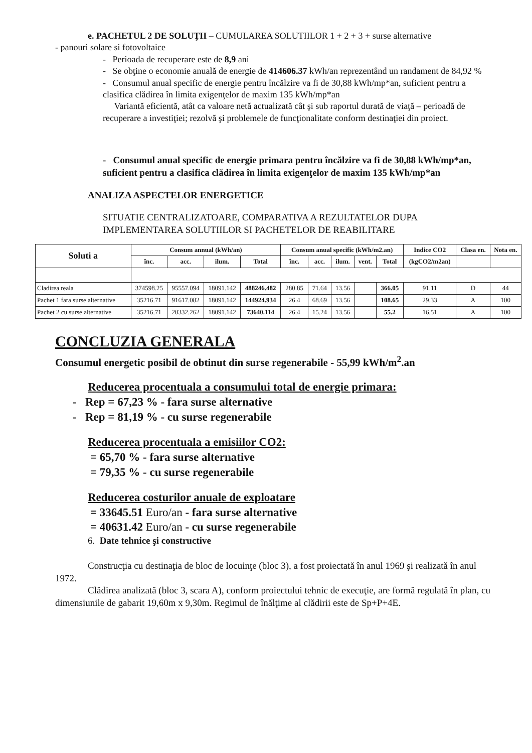e. PACHETUL 2 DE SOLUŢII – CUMULAREA SOLUTIILOR 1 + 2 + 3 + surse alternative
- panouri solare si fotovoltaice
- Perioada de recuperare este de 8,9 ani
- Se obţine o economie anuală de energie de 414606.37 kWh/an reprezentând un randament de 84,92 %
- Consumul anual specific de energie pentru încălzire va fi de 30,88 kWh/mp*an, suficient pentru a clasifica clădirea în limita exigenţelor de maxim 135 kWh/mp*an
Variantă eficientă, atât ca valoare netă actualizată cât şi sub raportul durată de viaţă – perioadă de recuperare a investiţiei; rezolvă şi problemele de funcţionalitate conform destinaţiei din proiect.
- Consumul anual specific de energie primara pentru încălzire va fi de 30,88 kWh/mp*an, suficient pentru a clasifica clădirea în limita exigenţelor de maxim 135 kWh/mp*an
ANALIZA ASPECTELOR ENERGETICE
SITUATIE CENTRALIZATOARE, COMPARATIVA A REZULTATELOR DUPA IMPLEMENTAREA SOLUTIILOR SI PACHETELOR DE REABILITARE
| Soluti a | Consum annual (kWh/an) | | | | Consum anual specific (kWh/m2.an) | | | | | Indice CO2 | Clasa en. | Nota en. |
| --- | --- | --- | --- | --- | --- | --- | --- | --- | --- | --- | --- | --- |
| | înc. | acc. | ilum. | Total | înc. | acc. | ilum. | vent. | Total | (kgCO2/m2an) | | |
| Cladirea reala | 374598.25 | 95557.094 | 18091.142 | 488246.482 | 280.85 | 71.64 | 13.56 | | 366.05 | 91.11 | D | 44 |
| Pachet 1 fara surse alternative | 35216.71 | 91617.082 | 18091.142 | 144924.934 | 26.4 | 68.69 | 13.56 | | 108.65 | 29.33 | A | 100 |
| Pachet 2 cu surse alternative | 35216.71 | 20332.262 | 18091.142 | 73640.114 | 26.4 | 15.24 | 13.56 | | 55.2 | 16.51 | A | 100 |
CONCLUZIA GENERALA
Consumul energetic posibil de obtinut din surse regenerabile - 55,99 kWh/m<sup>2</sup>.an
Reducerea procentuala a consumului total de energie primara:
- Rep = 67,23 % - fara surse alternative
- Rep = 81,19 % - cu surse regenerabile
Reducerea procentuala a emisiilor CO2:
= 65,70 % - fara surse alternative
= 79,35 % - cu surse regenerabile
Reducerea costurilor anuale de exploatare
= 33645.51 Euro/an - fara surse alternative
= 40631.42 Euro/an - cu surse regenerabile
6. Date tehnice şi constructive
Construcţia cu destinaţia de bloc de locuinţe (bloc 3), a fost proiectată în anul 1969 şi realizată în anul 1972.
Clădirea analizată (bloc 3, scara A), conform proiectului tehnic de execuţie, are formă regulată în plan, cu dimensiunile de gabarit 19,60m x 9,30m. Regimul de înălţime al clădirii este de Sp+P+4E.